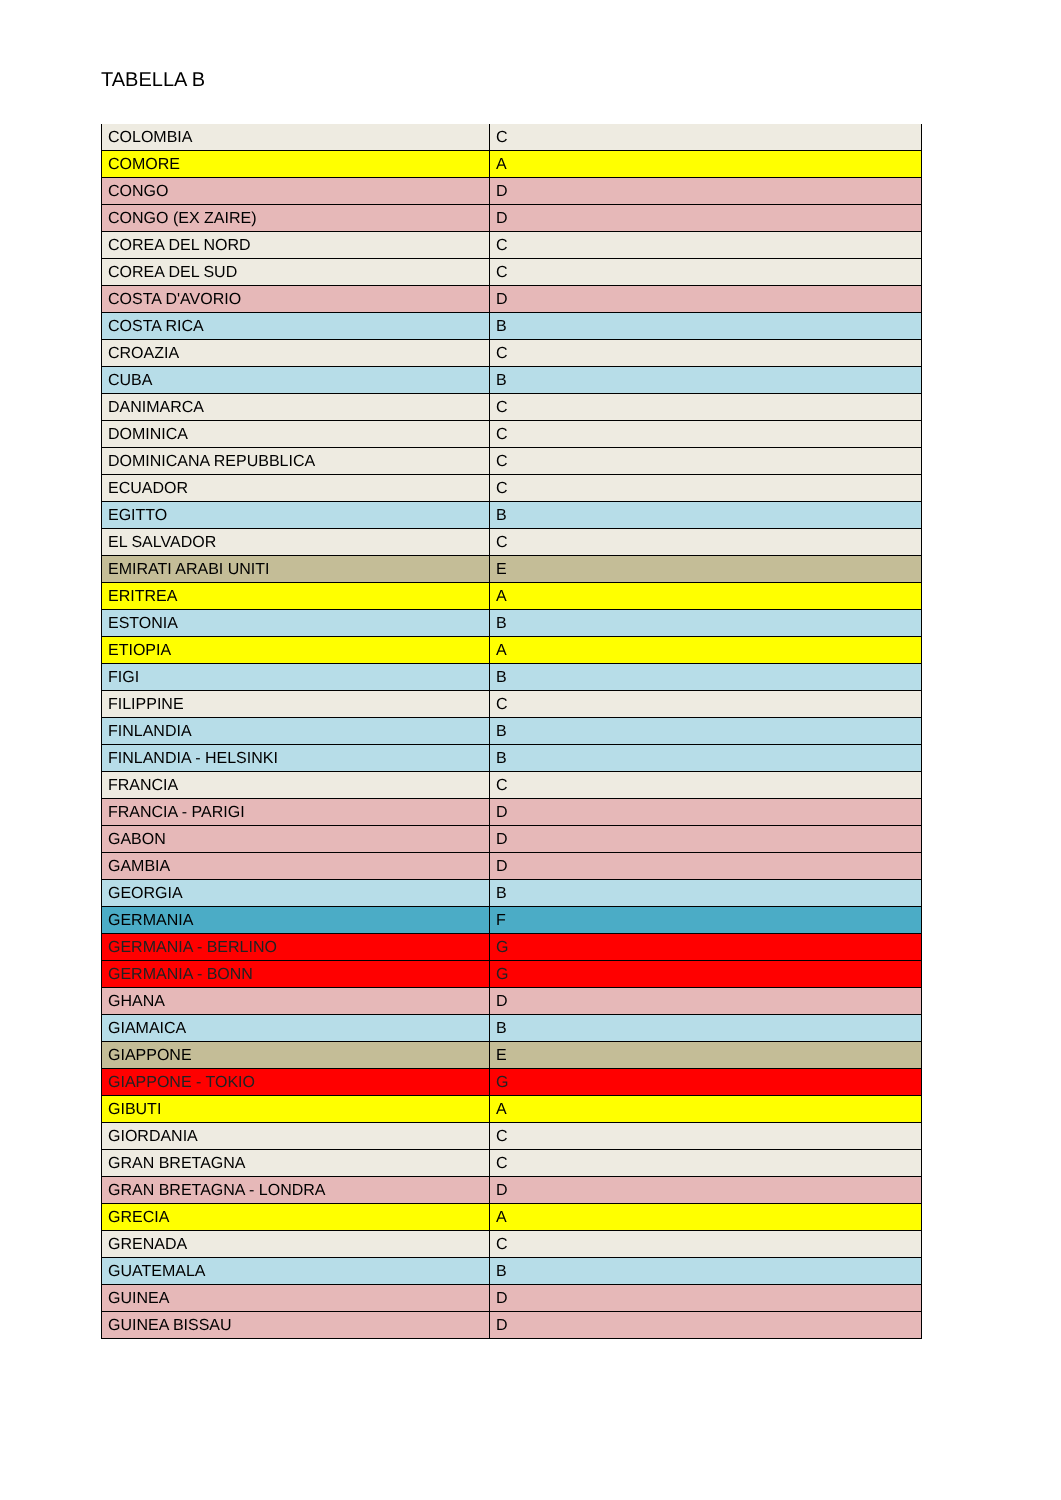TABELLA B
| COLOMBIA | C |
| COMORE | A |
| CONGO | D |
| CONGO (EX ZAIRE) | D |
| COREA DEL NORD | C |
| COREA DEL SUD | C |
| COSTA D'AVORIO | D |
| COSTA RICA | B |
| CROAZIA | C |
| CUBA | B |
| DANIMARCA | C |
| DOMINICA | C |
| DOMINICANA REPUBBLICA | C |
| ECUADOR | C |
| EGITTO | B |
| EL SALVADOR | C |
| EMIRATI ARABI UNITI | E |
| ERITREA | A |
| ESTONIA | B |
| ETIOPIA | A |
| FIGI | B |
| FILIPPINE | C |
| FINLANDIA | B |
| FINLANDIA - HELSINKI | B |
| FRANCIA | C |
| FRANCIA - PARIGI | D |
| GABON | D |
| GAMBIA | D |
| GEORGIA | B |
| GERMANIA | F |
| GERMANIA - BERLINO | G |
| GERMANIA - BONN | G |
| GHANA | D |
| GIAMAICA | B |
| GIAPPONE | E |
| GIAPPONE - TOKIO | G |
| GIBUTI | A |
| GIORDANIA | C |
| GRAN BRETAGNA | C |
| GRAN BRETAGNA - LONDRA | D |
| GRECIA | A |
| GRENADA | C |
| GUATEMALA | B |
| GUINEA | D |
| GUINEA BISSAU | D |